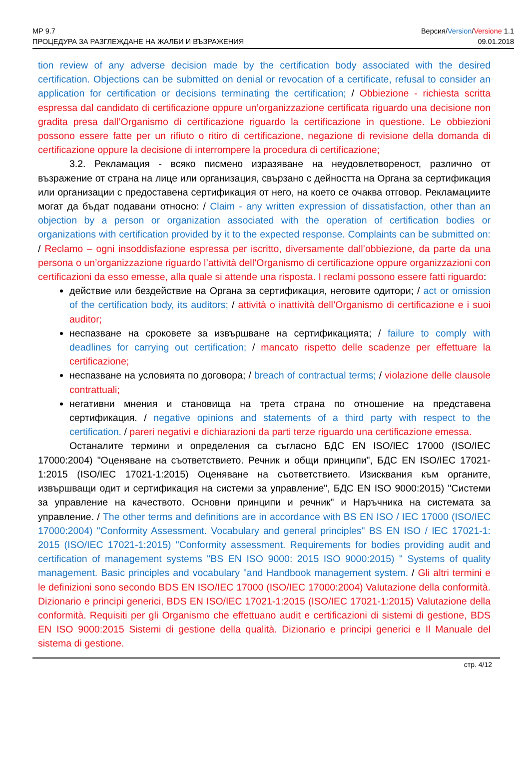МР 9.7 Версия/Version/Versione 1.1
ПРОЦЕДУРА ЗА РАЗГЛЕЖДАНЕ НА ЖАЛБИ И ВЪЗРАЖЕНИЯ 09.01.2018
tion review of any adverse decision made by the certification body associated with the desired certification. Objections can be submitted on denial or revocation of a certificate, refusal to consider an application for certification or decisions terminating the certification; / Obbiezione - richiesta scritta espressa dal candidato di certificazione oppure un’organizzazione certificata riguardo una decisione non gradita presa dall’Organismo di certificazione riguardo la certificazione in questione. Le obbiezioni possono essere fatte per un rifiuto o ritiro di certificazione, negazione di revisione della domanda di certificazione oppure la decisione di interrompere la procedura di certificazione;
3.2. Рекламация - всяко писмено изразяване на неудовлетвореност, различно от възражение от страна на лице или организация, свързано с дейността на Органа за сертификация или организации с предоставена сертификация от него, на което се очаква отговор. Рекламациите могат да бъдат подавани относно: / Claim - any written expression of dissatisfaction, other than an objection by a person or organization associated with the operation of certification bodies or organizations with certification provided by it to the expected response. Complaints can be submitted on: / Reclamo – ogni insoddisfazione espressa per iscritto, diversamente dall’obbiezione, da parte da una persona o un’organizzazione riguardo l’attività dell’Organismo di certificazione oppure organizzazioni con certificazioni da esso emesse, alla quale si attende una risposta. I reclami possono essere fatti riguardo:
действие или бездействие на Органа за сертификация, неговите одитори; / act or omission of the certification body, its auditors; / attività o inattività dell’Organismo di certificazione e i suoi auditor;
неспазване на сроковете за извършване на сертификацията; / failure to comply with deadlines for carrying out certification; / mancato rispetto delle scadenze per effettuare la certificazione;
неспазване на условията по договора; / breach of contractual terms; / violazione delle clausole contrattuali;
негативни мнения и становища на трета страна по отношение на представена сертификация. / negative opinions and statements of a third party with respect to the certification. / pareri negativi e dichiarazioni da parti terze riguardo una certificazione emessa.
Останалите термини и определения са съгласно БДС EN ISO/IEC 17000 (ISO/IEC 17000:2004) "Оценяване на съответствието. Речник и общи принципи", БДС EN ISO/IEC 17021-1:2015 (ISO/IEC 17021-1:2015) Оценяване на съответствието. Изисквания към органите, извършващи одит и сертификация на системи за управление", БДС EN ISO 9000:2015) "Системи за управление на качеството. Основни принципи и речник" и Наръчника на системата за управление. / The other terms and definitions are in accordance with BS EN ISO / IEC 17000 (ISO/IEC 17000:2004) "Conformity Assessment. Vocabulary and general principles" BS EN ISO / IEC 17021-1: 2015 (ISO/IEC 17021-1:2015) "Conformity assessment. Requirements for bodies providing audit and certification of management systems "BS EN ISO 9000: 2015 ISO 9000:2015) " Systems of quality management. Basic principles and vocabulary "and Handbook management system. / Gli altri termini e le definizioni sono secondo BDS EN ISO/IEC 17000 (ISO/IEC 17000:2004) Valutazione della conformità. Dizionario e principi generici, BDS EN ISO/IEC 17021-1:2015 (ISO/IEC 17021-1:2015) Valutazione della conformità. Requisiti per gli Organismo che effettuano audit e certificazioni di sistemi di gestione, BDS EN ISO 9000:2015 Sistemi di gestione della qualità. Dizionario e principi generici e Il Manuale del sistema di gestione.
стр. 4/12